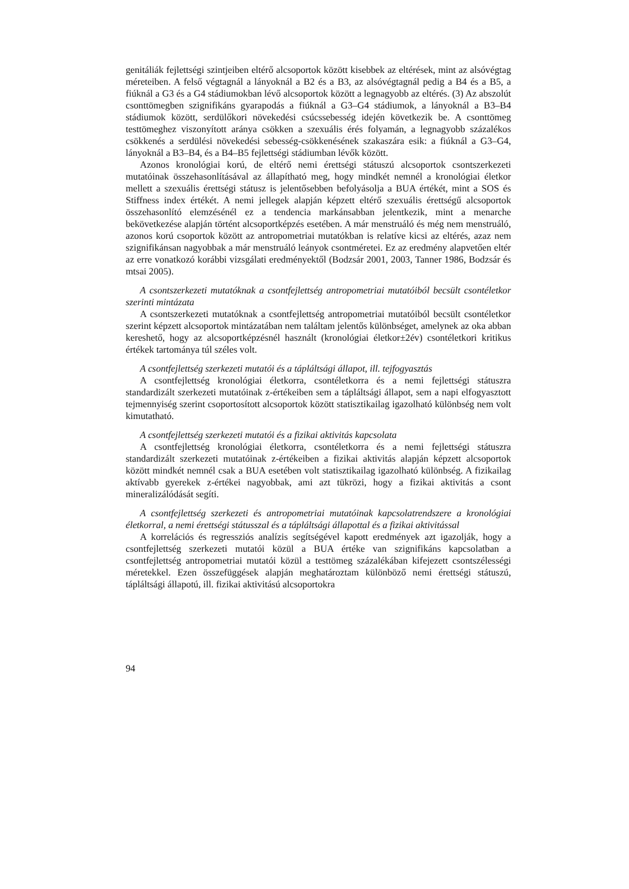genitáliák fejlettségi szintjeiben eltérő alcsoportok között kisebbek az eltérések, mint az alsóvégtag méreteiben. A felső végtagnál a lányoknál a B2 és a B3, az alsóvégtagnál pedig a B4 és a B5, a fiúknál a G3 és a G4 stádiumokban lévő alcsoportok között a legnagyobb az eltérés. (3) Az abszolút csonttömegben szignifikáns gyarapodás a fiúknál a G3–G4 stádiumok, a lányoknál a B3–B4 stádiumok között, serdülőkori növekedési csúcssebesség idején következik be. A csonttömeg testtömeghez viszonyított aránya csökken a szexuális érés folyamán, a legnagyobb százalékos csökkenés a serdülési növekedési sebesség-csökkenésének szakaszára esik: a fiúknál a G3–G4, lányoknál a B3–B4, és a B4–B5 fejlettségi stádiumban lévők között.
Azonos kronológiai korú, de eltérő nemi érettségi státuszú alcsoportok csontszerkezeti mutatóinak összehasonlításával az állapítható meg, hogy mindkét nemnél a kronológiai életkor mellett a szexuális érettségi státusz is jelentősebben befolyásolja a BUA értékét, mint a SOS és Stiffness index értékét. A nemi jellegek alapján képzett eltérő szexuális érettségű alcsoportok összehasonlító elemzésénél ez a tendencia markánsabban jelentkezik, mint a menarche bekövetkezése alapján történt alcsoportképzés esetében. A már menstruáló és még nem menstruáló, azonos korú csoportok között az antropometriai mutatókban is relatíve kicsi az eltérés, azaz nem szignifikánsan nagyobbak a már menstruáló leányok csontméretei. Ez az eredmény alapvetően eltér az erre vonatkozó korábbi vizsgálati eredményektől (Bodzsár 2001, 2003, Tanner 1986, Bodzsár és mtsai 2005).
A csontszerkezeti mutatóknak a csontfejlettség antropometriai mutatóiból becsült csontéletkor szerinti mintázata
A csontszerkezeti mutatóknak a csontfejlettség antropometriai mutatóiból becsült csontéletkor szerint képzett alcsoportok mintázatában nem találtam jelentős különbséget, amelynek az oka abban kereshető, hogy az alcsoportképzésnél használt (kronológiai életkor±2év) csontéletkori kritikus értékek tartománya túl széles volt.
A csontfejlettség szerkezeti mutatói és a tápláltsági állapot, ill. tejfogyasztás
A csontfejlettség kronológiai életkorra, csontéletkorra és a nemi fejlettségi státuszra standardizált szerkezeti mutatóinak z-értékeiben sem a tápláltsági állapot, sem a napi elfogyasztott tejmennyiség szerint csoportosított alcsoportok között statisztikailag igazolható különbség nem volt kimutatható.
A csontfejlettség szerkezeti mutatói és a fizikai aktivitás kapcsolata
A csontfejlettség kronológiai életkorra, csontéletkorra és a nemi fejlettségi státuszra standardizált szerkezeti mutatóinak z-értékeiben a fizikai aktivitás alapján képzett alcsoportok között mindkét nemnél csak a BUA esetében volt statisztikailag igazolható különbség. A fizikailag aktívabb gyerekek z-értékei nagyobbak, ami azt tükrözi, hogy a fizikai aktivitás a csont mineralizálódását segíti.
A csontfejlettség szerkezeti és antropometriai mutatóinak kapcsolatrendszere a kronológiai életkorral, a nemi érettségi státusszal és a tápláltsági állapottal és a fizikai aktivitással
A korrelációs és regressziós analízis segítségével kapott eredmények azt igazolják, hogy a csontfejlettség szerkezeti mutatói közül a BUA értéke van szignifikáns kapcsolatban a csontfejlettség antropometriai mutatói közül a testtömeg százalékában kifejezett csontszélességi méretekkel. Ezen összefüggések alapján meghatároztam különböző nemi érettségi státuszú, tápláltsági állapotú, ill. fizikai aktivitású alcsoportokra
94